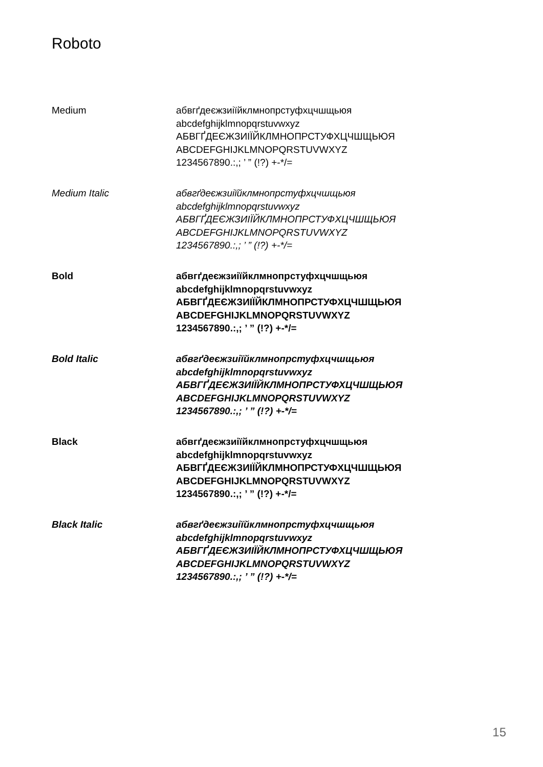Roboto
Medium
абвгґдеєжзиіїйклмнопрстуфхцчшщьюя
abcdefghijklmnopqrstuvwxyz
АБВГҐДЕЄЖЗИІЇЙКЛМНОПРСТУФХЦЧШЩЬЮЯ
ABCDEFGHIJKLMNOPQRSTUVWXYZ
1234567890.:,; ’ ” (!?) +-*/=
Medium Italic
абвгґдеєжзиіїйклмнопрстуфхцчшщьюя
abcdefghijklmnopqrstuvwxyz
АБВГҐДЕЄЖЗИІЇЙКЛМНОПРСТУФХЦЧШЩЬЮЯ
ABCDEFGHIJKLMNOPQRSTUVWXYZ
1234567890.:,; ’ ” (!?) +-*/=
Bold
абвгґдеєжзиіїйклмнопрстуфхцчшщьюя
abcdefghijklmnopqrstuvwxyz
АБВГҐДЕЄЖЗИІЇЙКЛМНОПРСТУФХЦЧШЩЬЮЯ
ABCDEFGHIJKLMNOPQRSTUVWXYZ
1234567890.:,; ’ ” (!?) +-*/=
Bold Italic
абвгґдеєжзиіїйклмнопрстуфхцчшщьюя
abcdefghijklmnopqrstuvwxyz
АБВГҐДЕЄЖЗИІЇЙКЛМНОПРСТУФХЦЧШЩЬЮЯ
ABCDEFGHIJKLMNOPQRSTUVWXYZ
1234567890.:,; ’ ” (!?) +-*/=
Black
абвгґдеєжзиіїйклмнопрстуфхцчшщьюя
abcdefghijklmnopqrstuvwxyz
АБВГҐДЕЄЖЗИІЇЙКЛМНОПРСТУФХЦЧШЩЬЮЯ
ABCDEFGHIJKLMNOPQRSTUVWXYZ
1234567890.:,; ’ ” (!?) +-*/=
Black Italic
абвгґдеєжзиіїйклмнопрстуфхцчшщьюя
abcdefghijklmnopqrstuvwxyz
АБВГҐДЕЄЖЗИІЇЙКЛМНОПРСТУФХЦЧШЩЬЮЯ
ABCDEFGHIJKLMNOPQRSTUVWXYZ
1234567890.:,; ’ ” (!?) +-*/=
15